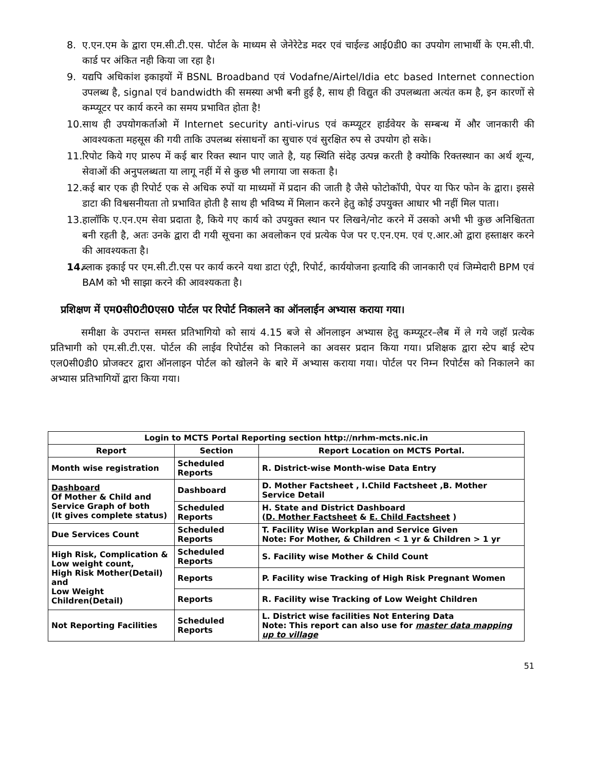8. ए.एन.एम के द्वारा एम.सी.टी.एस. पोर्टल के माध्यम से जेनेरेटेड मदर एवं चाईल्ड आई0डी0 का उपयोग लाभार्थी के एम.सी.पी. कार्ड पर अंकित नही किया जा रहा है।
9. यद्यपि अधिकांश इकाइयों में BSNL Broadband एवं Vodafne/Airtel/Idia etc based Internet connection उपलब्ध है, signal एवं bandwidth की समस्या अभी बनी हुई है, साथ ही विद्युत की उपलब्धता अत्यंत कम है, इन कारणों से कम्प्यूटर पर कार्य करने का समय प्रभावित होता है!
10. साथ ही उपयोगकर्ताओ में Internet security anti-virus एवं कम्प्यूटर हार्डवेयर के सम्बन्ध में और जानकारी की आवश्यकता महसूस की गयी ताकि उपलब्ध संसाधनों का सुचारु एवं सुरक्षित रुप से उपयोग हो सके।
11. रिपोट किये गए प्रारुप में कई बार रिक्त स्थान पाए जाते है, यह स्थिति संदेह उत्पन्न करती है क्योकि रिक्तस्थान का अर्थ शून्य, सेवाओं की अनुपलब्धता या लागू नहीं में से कुछ भी लगाया जा सकता है।
12. कई बार एक ही रिपोर्ट एक से अधिक रुपों या माध्यमों में प्रदान की जाती है जैसे फोटोकॉपी, पेपर या फिर फोन के द्वारा। इससे डाटा की विश्वसनीयता तो प्रभावित होती है साथ ही भविष्य में मिलान करने हेतु कोई उपयुक्त आधार भी नहीं मिल पाता।
13. हालॉकि ए.एन.एम सेवा प्रदाता है, किये गए कार्य को उपयुक्त स्थान पर लिखने/नोट करने में उसको अभी भी कुछ अनिश्चितता बनी रहती है, अतः उनके द्वारा दी गयी सूचना का अवलोकन एवं प्रत्येक पेज पर ए.एन.एम. एवं ए.आर.ओ द्वारा हस्ताक्षर करने की आवश्यकता है।
14. ब्लाक इकाई पर एम.सी.टी.एस पर कार्य करने यथा डाटा एंट्री, रिपोर्ट, कार्ययोजना इत्यादि की जानकारी एवं जिम्मेदारी BPM एवं BAM को भी साझा करने की आवश्यकता है।
प्रशिक्षण में एम0सी0टी0एस0 पोर्टल पर रिपोर्ट निकालने का ऑनलाईन अभ्यास कराया गया।
समीक्षा के उपरान्त समस्त प्रतिभागियो को सायं 4.15 बजे से ऑनलाइन अभ्यास हेतु कम्प्यूटर–लैब में ले गये जहॉ प्रत्येक प्रतिभागी को एम.सी.टी.एस. पोर्टल की लाईव रिपोर्टस को निकालने का अवसर प्रदान किया गया। प्रशिक्षक द्वारा स्टेप बाई स्टेप एल0सी0डी0 प्रोजक्टर द्वारा ऑनलाइन पोर्टल को खोलने के बारे में अभ्यास कराया गया। पोर्टल पर निम्न रिपोर्टस को निकालने का अभ्यास प्रतिभागियों द्वारा किया गया।
| Login to MCTS Portal Reporting section http://nrhm-mcts.nic.in | | |
| --- | --- | --- |
| Report | Section | Report Location on MCTS Portal. |
| Month wise registration | Scheduled Reports | R. District-wise Month-wise Data Entry |
| Dashboard Of Mother & Child and Service Graph of both (It gives complete status) | Dashboard | D. Mother Factsheet , I.Child Factsheet ,B. Mother Service Detail |
| | Scheduled Reports | H. State and District Dashboard ( D. Mother Factsheet & E. Child Factsheet ) |
| Due Services Count | Scheduled Reports | T. Facility Wise Workplan and Service Given Note: For Mother, & Children < 1 yr & Children > 1 yr |
| High Risk, Complication & Low weight count, High Risk Mother(Detail) and Low Weight Children(Detail) | Scheduled Reports | S. Facility wise Mother & Child Count |
| | Reports | P. Facility wise Tracking of High Risk Pregnant Women |
| | Reports | R. Facility wise Tracking of Low Weight Children |
| Not Reporting Facilities | Scheduled Reports | L. District wise facilities Not Entering Data Note: This report can also use for master data mapping up to village |
51